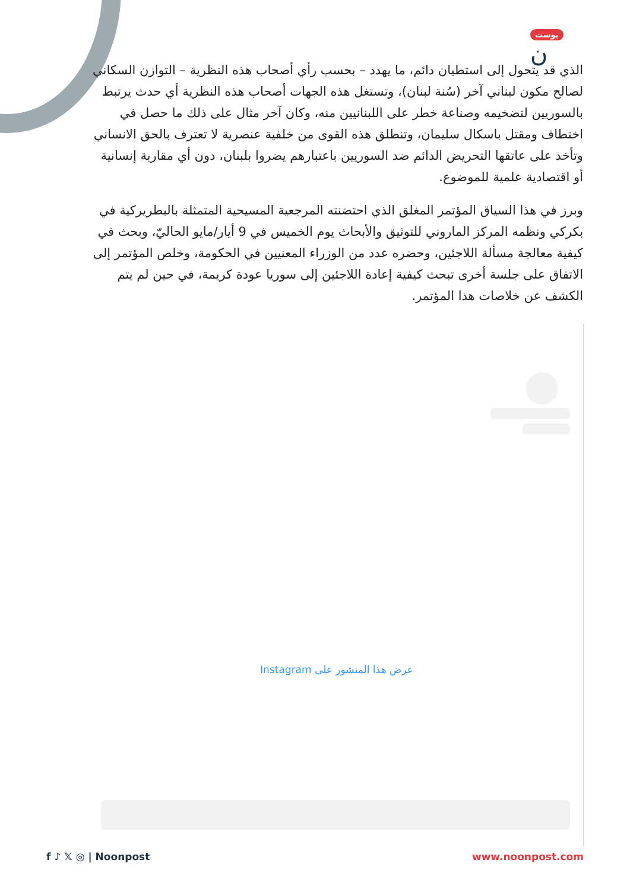بوست ن
الذي قد يتحول إلى استطيان دائم، ما يهدد – بحسب رأي أصحاب هذه النظرية – التوازن السكاني لصالح مكون لبناني آخر (سُنة لبنان)، وتستغل هذه الجهات أصحاب هذه النظرية أي حدث يرتبط بالسوريين لتضخيمه وصناعة خطر على اللبنانيين منه، وكان آخر مثال على ذلك ما حصل في اختطاف ومقتل باسكال سليمان، وتنطلق هذه القوى من خلفية عنصرية لا تعترف بالحق الانساني وتأخذ على عاتقها التحريض الدائم ضد السوريين باعتبارهم يضروا بلبنان، دون أي مقاربة إنسانية أو اقتصادية علمية للموضوع.
وبرز في هذا السياق المؤتمر المغلق الذي احتضنته المرجعية المسيحية المتمثلة بالبطريركية في بكركي ونظمه المركز الماروني للتوثيق والأبحاث يوم الخميس في 9 أيار/مايو الحاليّ، وبحث في كيفية معالجة مسألة اللاجئين، وحضره عدد من الوزراء المعنيين في الحكومة، وخلص المؤتمر إلى الاتفاق على جلسة أخرى تبحث كيفية إعادة اللاجئين إلى سوريا عودة كريمة، في حين لم يتم الكشف عن خلاصات هذا المؤتمر.
عرض هذا المنشور على Instagram
f ♪ 𝕏 ◎ | Noonpost www.noonpost.com